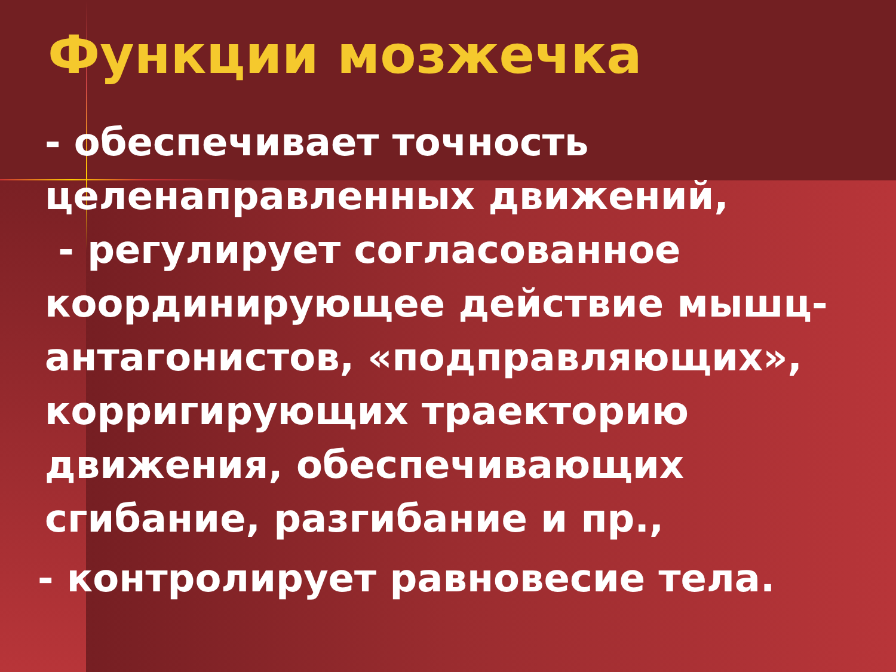Функции мозжечка
- обеспечивает точность целенаправленных движений,
- регулирует согласованное координирующее действие мышц-антагонистов, «подправляющих», корригирующих траекторию движения, обеспечивающих сгибание, разгибание и пр.,
- контролирует равновесие тела.